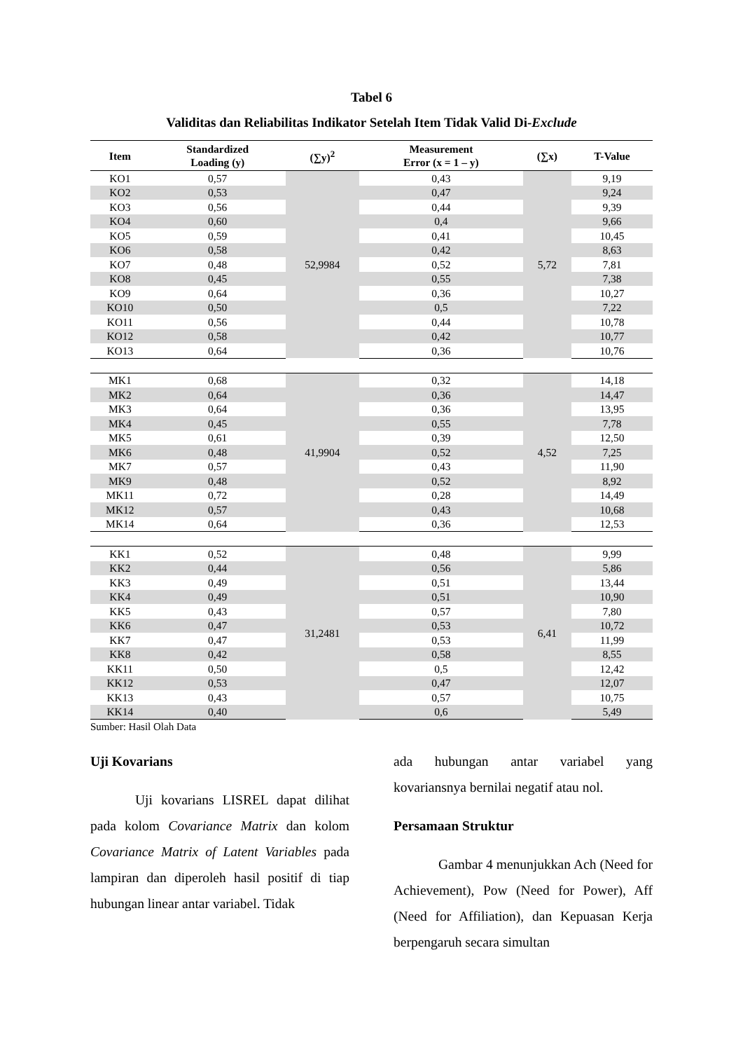Tabel 6
Validitas dan Reliabilitas Indikator Setelah Item Tidak Valid Di-Exclude
| Item | Standardized Loading (y) | (∑y)<sup>2</sup> | Measurement Error (x = 1 – y) | (∑x) | T-Value |
| --- | --- | --- | --- | --- | --- |
| KO1 | 0,57 | 52,9984 | 0,43 | 5,72 | 9,19 |
| KO2 | 0,53 | | 0,47 | | 9,24 |
| KO3 | 0,56 | | 0,44 | | 9,39 |
| KO4 | 0,60 | | 0,4 | | 9,66 |
| KO5 | 0,59 | | 0,41 | | 10,45 |
| KO6 | 0,58 | | 0,42 | | 8,63 |
| KO7 | 0,48 | | 0,52 | | 7,81 |
| KO8 | 0,45 | | 0,55 | | 7,38 |
| KO9 | 0,64 | | 0,36 | | 10,27 |
| KO10 | 0,50 | | 0,5 | | 7,22 |
| KO11 | 0,56 | | 0,44 | | 10,78 |
| KO12 | 0,58 | | 0,42 | | 10,77 |
| KO13 | 0,64 | | 0,36 | | 10,76 |
| MK1 | 0,68 | 41,9904 | 0,32 | 4,52 | 14,18 |
| MK2 | 0,64 | | 0,36 | | 14,47 |
| MK3 | 0,64 | | 0,36 | | 13,95 |
| MK4 | 0,45 | | 0,55 | | 7,78 |
| MK5 | 0,61 | | 0,39 | | 12,50 |
| MK6 | 0,48 | | 0,52 | | 7,25 |
| MK7 | 0,57 | | 0,43 | | 11,90 |
| MK9 | 0,48 | | 0,52 | | 8,92 |
| MK11 | 0,72 | | 0,28 | | 14,49 |
| MK12 | 0,57 | | 0,43 | | 10,68 |
| MK14 | 0,64 | | 0,36 | | 12,53 |
| KK1 | 0,52 | 31,2481 | 0,48 | 6,41 | 9,99 |
| KK2 | 0,44 | | 0,56 | | 5,86 |
| KK3 | 0,49 | | 0,51 | | 13,44 |
| KK4 | 0,49 | | 0,51 | | 10,90 |
| KK5 | 0,43 | | 0,57 | | 7,80 |
| KK6 | 0,47 | | 0,53 | | 10,72 |
| KK7 | 0,47 | | 0,53 | | 11,99 |
| KK8 | 0,42 | | 0,58 | | 8,55 |
| KK11 | 0,50 | | 0,5 | | 12,42 |
| KK12 | 0,53 | | 0,47 | | 12,07 |
| KK13 | 0,43 | | 0,57 | | 10,75 |
| KK14 | 0,40 | | 0,6 | | 5,49 |
Sumber: Hasil Olah Data
Uji Kovarians
Uji kovarians LISREL dapat dilihat pada kolom Covariance Matrix dan kolom Covariance Matrix of Latent Variables pada lampiran dan diperoleh hasil positif di tiap hubungan linear antar variabel. Tidak
ada hubungan antar variabel yang kovariansnya bernilai negatif atau nol.
Persamaan Struktur
Gambar 4 menunjukkan Ach (Need for Achievement), Pow (Need for Power), Aff (Need for Affiliation), dan Kepuasan Kerja berpengaruh secara simultan